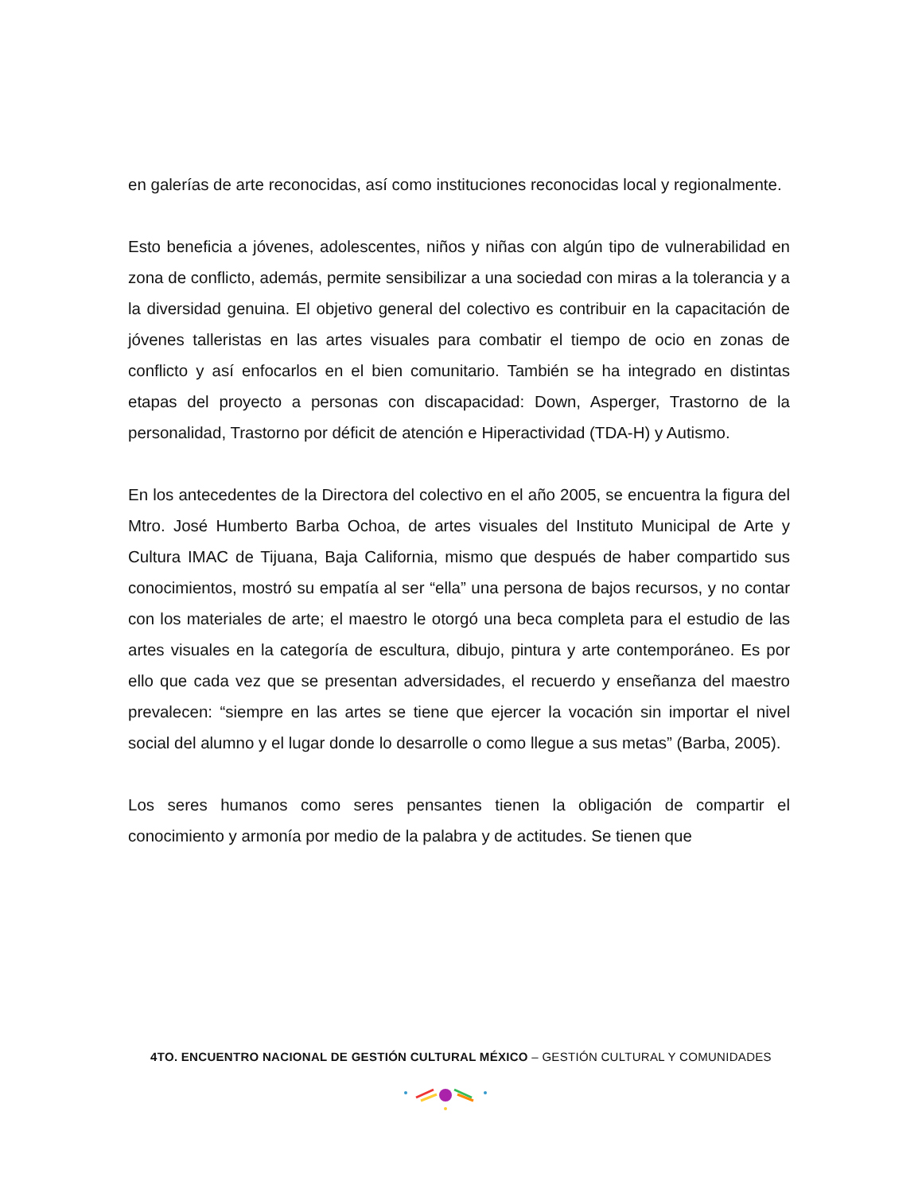en galerías de arte reconocidas, así como instituciones reconocidas local y regionalmente.
Esto beneficia a jóvenes, adolescentes, niños y niñas con algún tipo de vulnerabilidad en zona de conflicto, además, permite sensibilizar a una sociedad con miras a la tolerancia y a la diversidad genuina. El objetivo general del colectivo es contribuir en la capacitación de jóvenes talleristas en las artes visuales para combatir el tiempo de ocio en zonas de conflicto y así enfocarlos en el bien comunitario. También se ha integrado en distintas etapas del proyecto a personas con discapacidad: Down, Asperger, Trastorno de la personalidad, Trastorno por déficit de atención e Hiperactividad (TDA-H) y Autismo.
En los antecedentes de la Directora del colectivo en el año 2005, se encuentra la figura del Mtro. José Humberto Barba Ochoa, de artes visuales del Instituto Municipal de Arte y Cultura IMAC de Tijuana, Baja California, mismo que después de haber compartido sus conocimientos, mostró su empatía al ser “ella” una persona de bajos recursos, y no contar con los materiales de arte; el maestro le otorgó una beca completa para el estudio de las artes visuales en la categoría de escultura, dibujo, pintura y arte contemporáneo. Es por ello que cada vez que se presentan adversidades, el recuerdo y enseñanza del maestro prevalecen: “siempre en las artes se tiene que ejercer la vocación sin importar el nivel social del alumno y el lugar donde lo desarrolle o como llegue a sus metas” (Barba, 2005).
Los seres humanos como seres pensantes tienen la obligación de compartir el conocimiento y armonía por medio de la palabra y de actitudes. Se tienen que
4TO. ENCUENTRO NACIONAL DE GESTIÓN CULTURAL MÉXICO – GESTIÓN CULTURAL Y COMUNIDADES